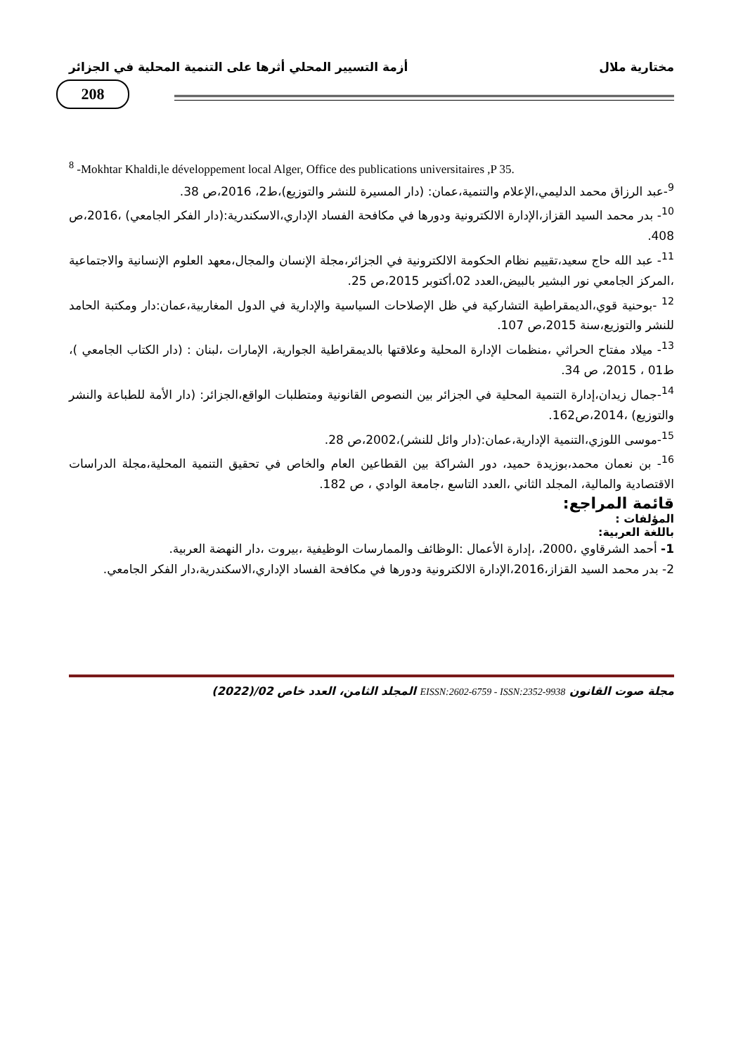مختارية ملال أزمة التسيير المحلي أثرها على التنمية المحلية في الجزائر
208
<sup>8</sup> -Mokhtar Khaldi,le développement local Alger, Office des publications universitaires ,P 35.
<sup>9</sup>-عبد الرزاق محمد الدليمي،الإعلام والتنمية،عمان: (دار المسيرة للنشر والتوزيع)،ط2، 2016،ص 38.
<sup>10</sup>- بدر محمد السيد القزاز،الإدارة الالكترونية ودورها في مكافحة الفساد الإداري،الاسكندرية:(دار الفكر الجامعي) ،2016،ص 408.
<sup>11</sup>- عبد الله حاج سعيد،تقييم نظام الحكومة الالكترونية في الجزائر،مجلة الإنسان والمجال،معهد العلوم الإنسانية والاجتماعية ،المركز الجامعي نور البشير بالبيض،العدد 02،أكتوبر 2015،ص 25.
<sup>12</sup> -بوحنية قوي،الديمقراطية التشاركية في ظل الإصلاحات السياسية والإدارية في الدول المغاربية،عمان:دار ومكتبة الحامد للنشر والتوزيع،سنة 2015،ص 107.
<sup>13</sup>- ميلاد مفتاح الحراثي ،منظمات الإدارة المحلية وعلاقتها بالديمقراطية الجوارية، الإمارات ،لبنان : (دار الكتاب الجامعي )، ط01 ، 2015، ص 34.
<sup>14</sup>-جمال زيدان،إدارة التنمية المحلية في الجزائر بين النصوص القانونية ومتطلبات الواقع،الجزائر: (دار الأمة للطباعة والنشر والتوزيع) ،2014،ص162.
<sup>15</sup>-موسى اللوزي،التنمية الإدارية،عمان:(دار وائل للنشر)،2002،ص 28.
<sup>16</sup>- بن نعمان محمد،بوزيدة حميد، دور الشراكة بين القطاعين العام والخاص في تحقيق التنمية المحلية،مجلة الدراسات الاقتصادية والمالية، المجلد الثاني ،العدد التاسع ،جامعة الوادي ، ص 182.
قائمة المراجع:
المؤلفات :
باللغة العربية:
1- أحمد الشرقاوي ،2000، ،إدارة الأعمال :الوظائف والممارسات الوظيفية ،بيروت ،دار النهضة العربية.
2- بدر محمد السيد القزاز،2016،الإدارة الالكترونية ودورها في مكافحة الفساد الإداري،الاسكندرية،دار الفكر الجامعي.
مجلة صوت القانون EISSN:2602-6759 - ISSN:2352-9938 المجلد الثامن، العدد خاص 02/(2022)